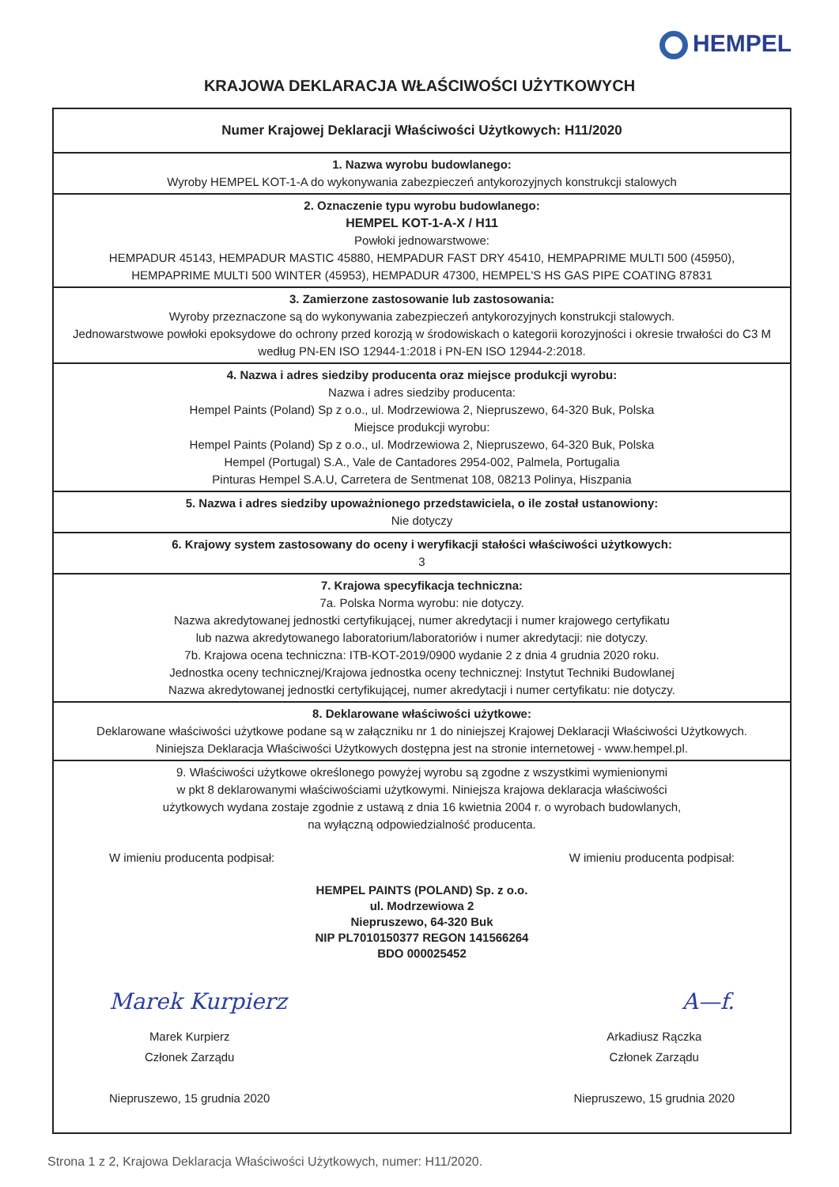HEMPEL
KRAJOWA DEKLARACJA WŁAŚCIWOŚCI UŻYTKOWYCH
| Numer Krajowej Deklaracji Właściwości Użytkowych: H11/2020 |
| 1. Nazwa wyrobu budowlanego: Wyroby HEMPEL KOT-1-A do wykonywania zabezpieczeń antykorozyjnych konstrukcji stalowych |
| 2. Oznaczenie typu wyrobu budowlanego: HEMPEL KOT-1-A-X / H11 Powłoki jednowarstwowe: HEMPADUR 45143, HEMPADUR MASTIC 45880, HEMPADUR FAST DRY 45410, HEMPAPRIME MULTI 500 (45950), HEMPAPRIME MULTI 500 WINTER (45953), HEMPADUR 47300, HEMPEL'S HS GAS PIPE COATING 87831 |
| 3. Zamierzone zastosowanie lub zastosowania: Wyroby przeznaczone są do wykonywania zabezpieczeń antykorozyjnych konstrukcji stalowych. Jednowarstwowe powłoki epoksydowe do ochrony przed korozją w środowiskach o kategorii korozyjności i okresie trwałości do C3 M według PN-EN ISO 12944-1:2018 i PN-EN ISO 12944-2:2018. |
| 4. Nazwa i adres siedziby producenta oraz miejsce produkcji wyrobu: Nazwa i adres siedziby producenta: Hempel Paints (Poland) Sp z o.o., ul. Modrzewiowa 2, Niepruszewo, 64-320 Buk, Polska Miejsce produkcji wyrobu: Hempel Paints (Poland) Sp z o.o., ul. Modrzewiowa 2, Niepruszewo, 64-320 Buk, Polska Hempel (Portugal) S.A., Vale de Cantadores 2954-002, Palmela, Portugalia Pinturas Hempel S.A.U, Carretera de Sentmenat 108, 08213 Polinya, Hiszpania |
| 5. Nazwa i adres siedziby upoważnionego przedstawiciela, o ile został ustanowiony: Nie dotyczy |
| 6. Krajowy system zastosowany do oceny i weryfikacji stałości właściwości użytkowych: 3 |
| 7. Krajowa specyfikacja techniczna: 7a. Polska Norma wyrobu: nie dotyczy. Nazwa akredytowanej jednostki certyfikującej, numer akredytacji i numer krajowego certyfikatu lub nazwa akredytowanego laboratorium/laboratoriów i numer akredytacji: nie dotyczy. 7b. Krajowa ocena techniczna: ITB-KOT-2019/0900 wydanie 2 z dnia 4 grudnia 2020 roku. Jednostka oceny technicznej/Krajowa jednostka oceny technicznej: Instytut Techniki Budowlanej Nazwa akredytowanej jednostki certyfikującej, numer akredytacji i numer certyfikatu: nie dotyczy. |
| 8. Deklarowane właściwości użytkowe: Deklarowane właściwości użytkowe podane są w załączniku nr 1 do niniejszej Krajowej Deklaracji Właściwości Użytkowych. Niniejsza Deklaracja Właściwości Użytkowych dostępna jest na stronie internetowej - www.hempel.pl. |
| 9. Właściwości użytkowe określonego powyżej wyrobu są zgodne z wszystkimi wymienionymi w pkt 8 deklarowanymi właściwościami użytkowymi. Niniejsza krajowa deklaracja właściwości użytkowych wydana zostaje zgodnie z ustawą z dnia 16 kwietnia 2004 r. o wyrobach budowlanych, na wyłączną odpowiedzialność producenta. W imieniu producenta podpisał: W imieniu producenta podpisał: HEMPEL PAINTS (POLAND) Sp. z o.o. ul. Modrzewiowa 2 Niepruszewo, 64-320 Buk NIP PL7010150377 REGON 141566264 BDO 000025452 Marek Kurpierz A—f. Marek Kurpierz Członek Zarządu Niepruszewo, 15 grudnia 2020 Arkadiusz Rączka Członek Zarządu Niepruszewo, 15 grudnia 2020 |
Strona 1 z 2, Krajowa Deklaracja Właściwości Użytkowych, numer: H11/2020.